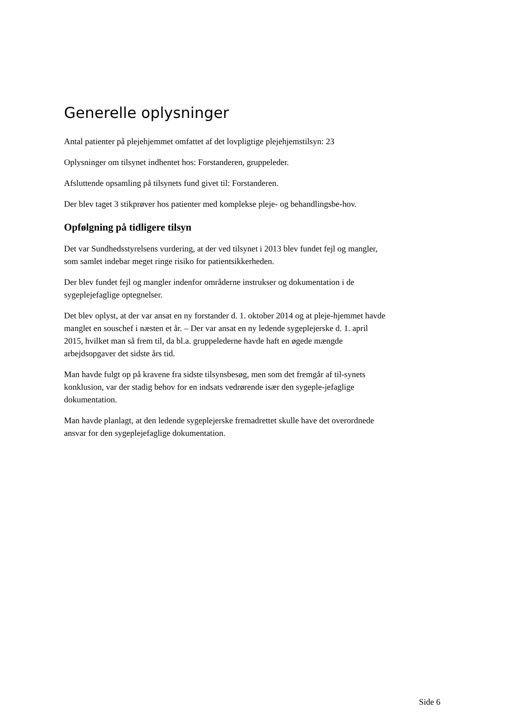Generelle oplysninger
Antal patienter på plejehjemmet omfattet af det lovpligtige plejehjemstilsyn: 23
Oplysninger om tilsynet indhentet hos: Forstanderen, gruppeleder.
Afsluttende opsamling på tilsynets fund givet til: Forstanderen.
Der blev taget 3 stikprøver hos patienter med komplekse pleje- og behandlingsbe-hov.
Opfølgning på tidligere tilsyn
Det var Sundhedsstyrelsens vurdering, at der ved tilsynet i 2013 blev fundet fejl og mangler, som samlet indebar meget ringe risiko for patientsikkerheden.
Der blev fundet fejl og mangler indenfor områderne instrukser og dokumentation i de sygeplejefaglige optegnelser.
Det blev oplyst, at der var ansat en ny forstander d. 1. oktober 2014 og at pleje-hjemmet havde manglet en souschef i næsten et år. – Der var ansat en ny ledende sygeplejerske d. 1. april 2015, hvilket man så frem til, da bl.a. gruppelederne havde haft en øgede mængde arbejdsopgaver det sidste års tid.
Man havde fulgt op på kravene fra sidste tilsynsbesøg, men som det fremgår af til-synets konklusion, var der stadig behov for en indsats vedrørende især den sygeple-jefaglige dokumentation.
Man havde planlagt, at den ledende sygeplejerske fremadrettet skulle have det overordnede ansvar for den sygeplejefaglige dokumentation.
Side 6